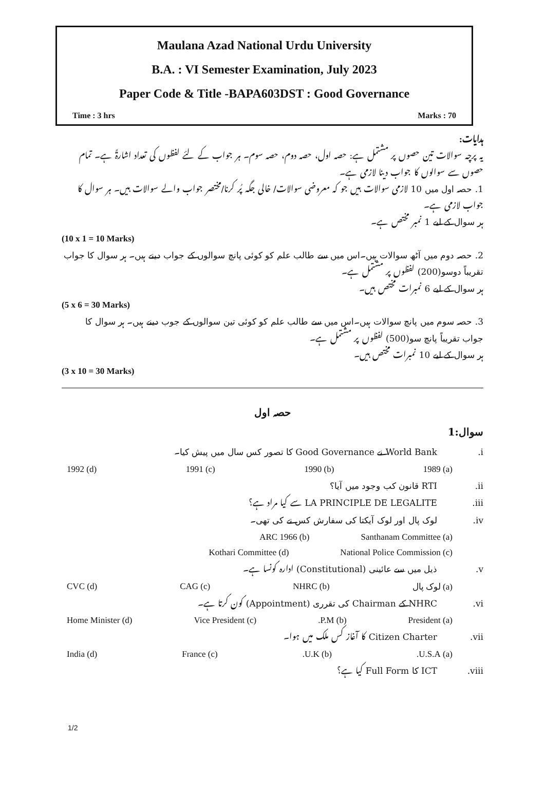Maulana Azad National Urdu University
B.A. : VI Semester Examination, July 2023
Paper Code & Title -BAPA603DST : Good Governance
Time : 3 hrs Marks : 70
ہدایات:
یہ پرچہ سوالات تین حصوں پر مشتمل ہے: حصہ اول، حصہ دوم، حصہ سوم۔ ہر جواب کے لئے لفظوں کی تعداد اشارۃً ہے۔ تمام حصوں سے سوالوں کا جواب دینا لازمی ہے۔
1. حصہ اول میں 10 لازمی سوالات ہیں جو کہ معروضی سوالات/ خالی جگہ پُر کرنا/مختصر جواب والے سوالات ہیں۔ ہر سوال کا جواب لازمی ہے۔
ہر سوال کے لیے 1 نمبر مختص ہے۔
(10 x 1 = 10 Marks)
2. حصہ دوم میں آٹھ سوالات ہیں۔اس میں سے طالب علم کو کوئی پانچ سوالوں کے جواب دینے ہیں۔ ہر سوال کا جواب تقریباً دوسو(200) لفظوں پر مشتمل ہے۔
ہر سوال کے لیے 6 نمبرات مختص ہیں۔
(5 x 6 = 30 Marks)
3. حصہ سوم میں پانچ سوالات ہیں۔اس میں سے طالب علم کو کوئی تین سوالوں کے جوب دینے ہیں۔ ہر سوال کا جواب تقریباً پانچ سو(500) لفظوں پر مشتمل ہے۔
ہر سوال کے لیے 10 نمبرات مختص ہیں۔
(3 x 10 = 30 Marks)
حصہ اول
سوال:1
.i World Bank نے Good Governance کا تصور کس سال میں پیش کیا۔
(a) 1989 (b) 1990 (c) 1991 (d) 1992
.ii RTI قانون کب وجود میں آیا؟
.iii LA PRINCIPLE DE LEGALITE سے کیا مراد ہے؟
.iv لوک پال اور لوک آیکتا کی سفارش کس نے کی تھی۔
(a) Santhanam Committee (b) ARC 1966
(c) National Police Commission (d) Kothari Committee
.v ذیل میں سے عائینی (Constitutional) ادارہ کونسا ہے۔
(a) لوک پال (b) NHRC (c) CAG (d) CVC
.vi NHRC کے Chairman کی تقرری (Appointment) کون کرتا ہے۔
(a) President (b) P.M. (c) Vice President (d) Home Minister
.vii Citizen Charter کا آغاز کس ملک میں ہوا۔
(a) U.S.A. (b) U.K. (c) France (d) India
.viii ICT کا Full Form کیا ہے؟
1/2